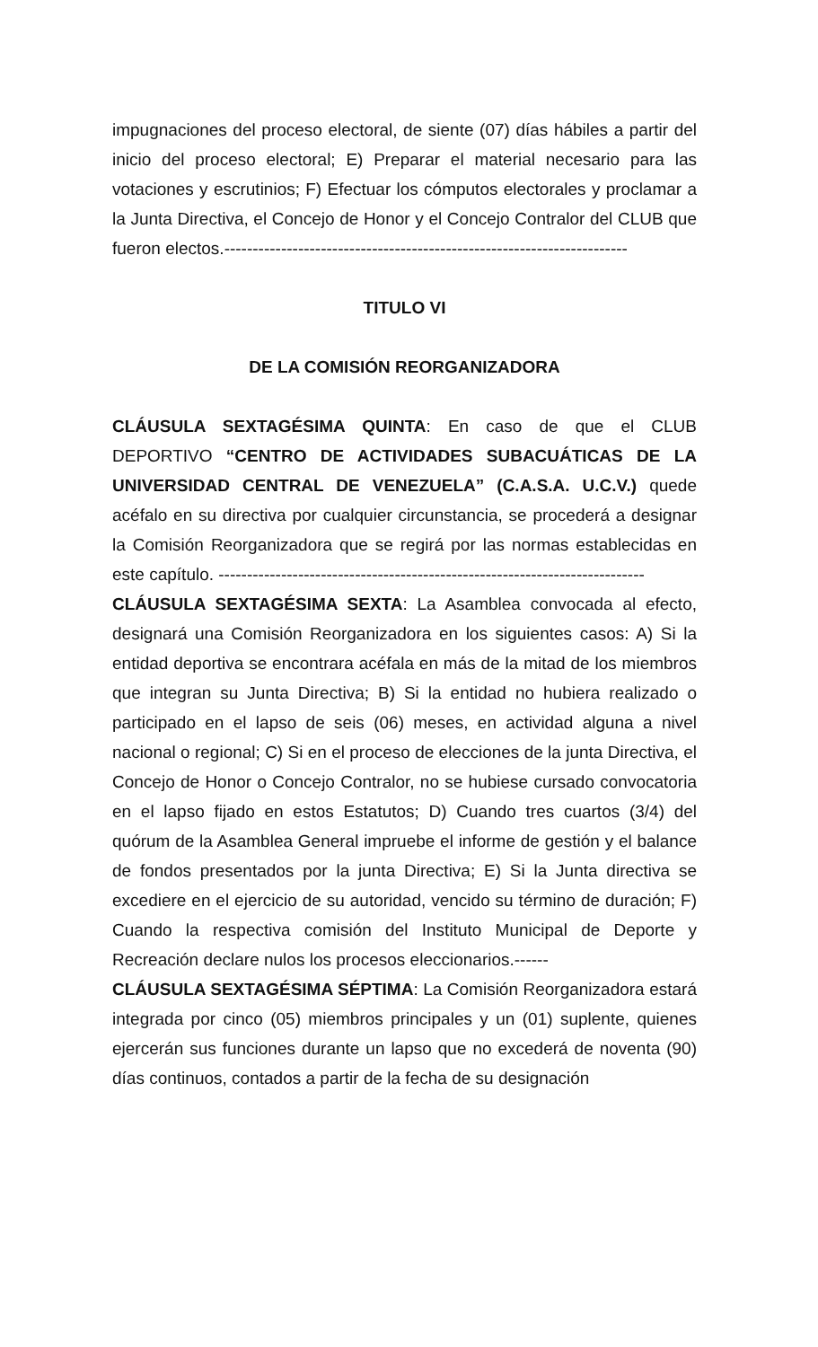impugnaciones del proceso electoral, de siente (07) días hábiles a partir del inicio del proceso electoral; E) Preparar el material necesario para las votaciones y escrutinios; F) Efectuar los cómputos electorales y proclamar a la Junta Directiva, el Concejo de Honor y el Concejo Contralor del CLUB que fueron electos.-----------------------------------------------------------------------
TITULO VI
DE LA COMISIÓN REORGANIZADORA
CLÁUSULA SEXTAGÉSIMA QUINTA: En caso de que el CLUB DEPORTIVO “CENTRO DE ACTIVIDADES SUBACUÁTICAS DE LA UNIVERSIDAD CENTRAL DE VENEZUELA” (C.A.S.A. U.C.V.) quede acéfalo en su directiva por cualquier circunstancia, se procederá a designar la Comisión Reorganizadora que se regirá por las normas establecidas en este capítulo. ---------------------------------------------------------------------------
CLÁUSULA SEXTAGÉSIMA SEXTA: La Asamblea convocada al efecto, designará una Comisión Reorganizadora en los siguientes casos: A) Si la entidad deportiva se encontrara acéfala en más de la mitad de los miembros que integran su Junta Directiva; B) Si la entidad no hubiera realizado o participado en el lapso de seis (06) meses, en actividad alguna a nivel nacional o regional; C) Si en el proceso de elecciones de la junta Directiva, el Concejo de Honor o Concejo Contralor, no se hubiese cursado convocatoria en el lapso fijado en estos Estatutos; D) Cuando tres cuartos (3/4) del quórum de la Asamblea General impruebe el informe de gestión y el balance de fondos presentados por la junta Directiva; E) Si la Junta directiva se excediere en el ejercicio de su autoridad, vencido su término de duración; F) Cuando la respectiva comisión del Instituto Municipal de Deporte y Recreación declare nulos los procesos eleccionarios.------
CLÁUSULA SEXTAGÉSIMA SÉPTIMA: La Comisión Reorganizadora estará integrada por cinco (05) miembros principales y un (01) suplente, quienes ejercerán sus funciones durante un lapso que no excederá de noventa (90) días continuos, contados a partir de la fecha de su designación